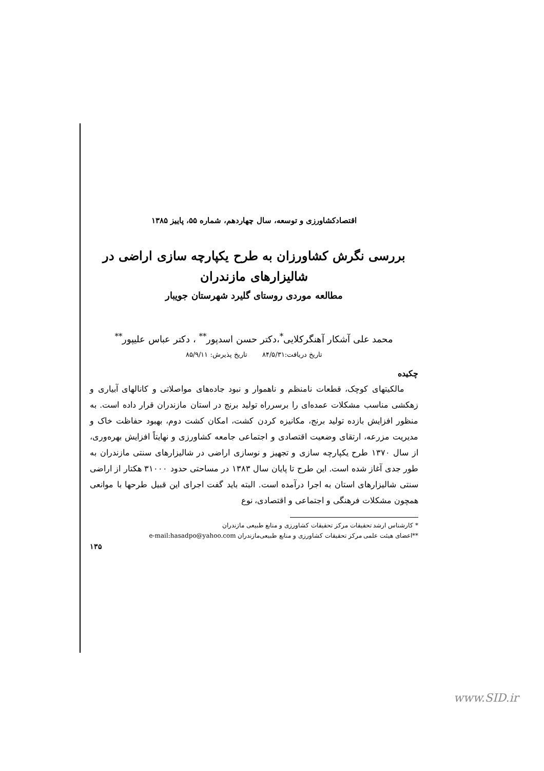اقتصادکشاورزی و توسعه، سال چهاردهم، شماره ۵۵، پاییز ۱۳۸۵
بررسی نگرش کشاورزان به طرح یکپارچه سازی اراضی در
شالیزارهای مازندران
مطالعه موردی روستای گلیرد شهرستان جویبار
محمد علی آشکار آهنگرکلایی<sup>*</sup>،دکتر حسن اسدپور<sup>**</sup> ، دکتر عباس علیپور<sup>**</sup>
تاریخ دریافت:۸۴/۵/۳۱ تاریخ پذیرش: ۸۵/۹/۱۱
چکیده
مالکیتهای کوچک، قطعات نامنظم و ناهموار و نبود جاده‌های مواصلاتی و کانالهای آبیاری و زهکشی مناسب مشکلات عمده‌ای را برسرراه تولید برنج در استان مازندران قرار داده است. به منظور افزایش بازده تولید برنج، مکانیزه کردن کشت، امکان کشت دوم، بهبود حفاظت خاک و مدیریت مزرعه، ارتقای وضعیت اقتصادی و اجتماعی جامعه کشاورزی و نهایتاً افزایش بهره‌وری، از سال ۱۳۷۰ طرح یکپارچه سازی و تجهیز و نوسازی اراضی در شالیزارهای سنتی مازندران به طور جدی آغاز شده است. این طرح تا پایان سال ۱۳۸۳ در مساحتی حدود ۳۱۰۰۰ هکتار از اراضی سنتی شالیزارهای استان به اجرا درآمده است. البته باید گفت اجرای این قبیل طرحها با موانعی همچون مشکلات فرهنگی و اجتماعی و اقتصادی، نوع
* کارشناس ارشد تحقیقات مرکز تحقیقات کشاورزی و منابع طبیعی مازندران
**اعضای هیئت علمی مرکز تحقیقات کشاورزی و منابع طبیعی‌مازندران e-mail:hasadpo@yahoo.com
۱۳۵
www.SID.ir